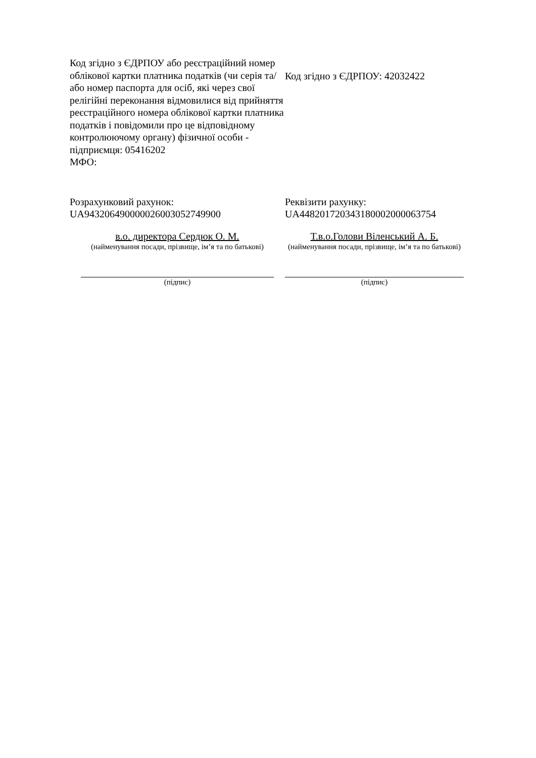Код згідно з ЄДРПОУ або реєстраційний номер облікової картки платника податків (чи серія та/або номер паспорта для осіб, які через свої релігійні переконання відмовилися від прийняття реєстраційного номера облікової картки платника податків і повідомили про це відповідному контролюючому органу) фізичної особи - підприємця: 05416202
МФО:
Код згідно з ЄДРПОУ: 42032422
Розрахунковий рахунок:
UA943206490000026003052749900
Реквізити рахунку:
UA448201720343180002000063754
в.о. директора Сердюк О. М.
(найменування посади, прізвище, ім’я та по батькові)
Т.в.о.Голови Віленський А. Б.
(найменування посади, прізвище, ім’я та по батькові)
(підпис) (підпис)